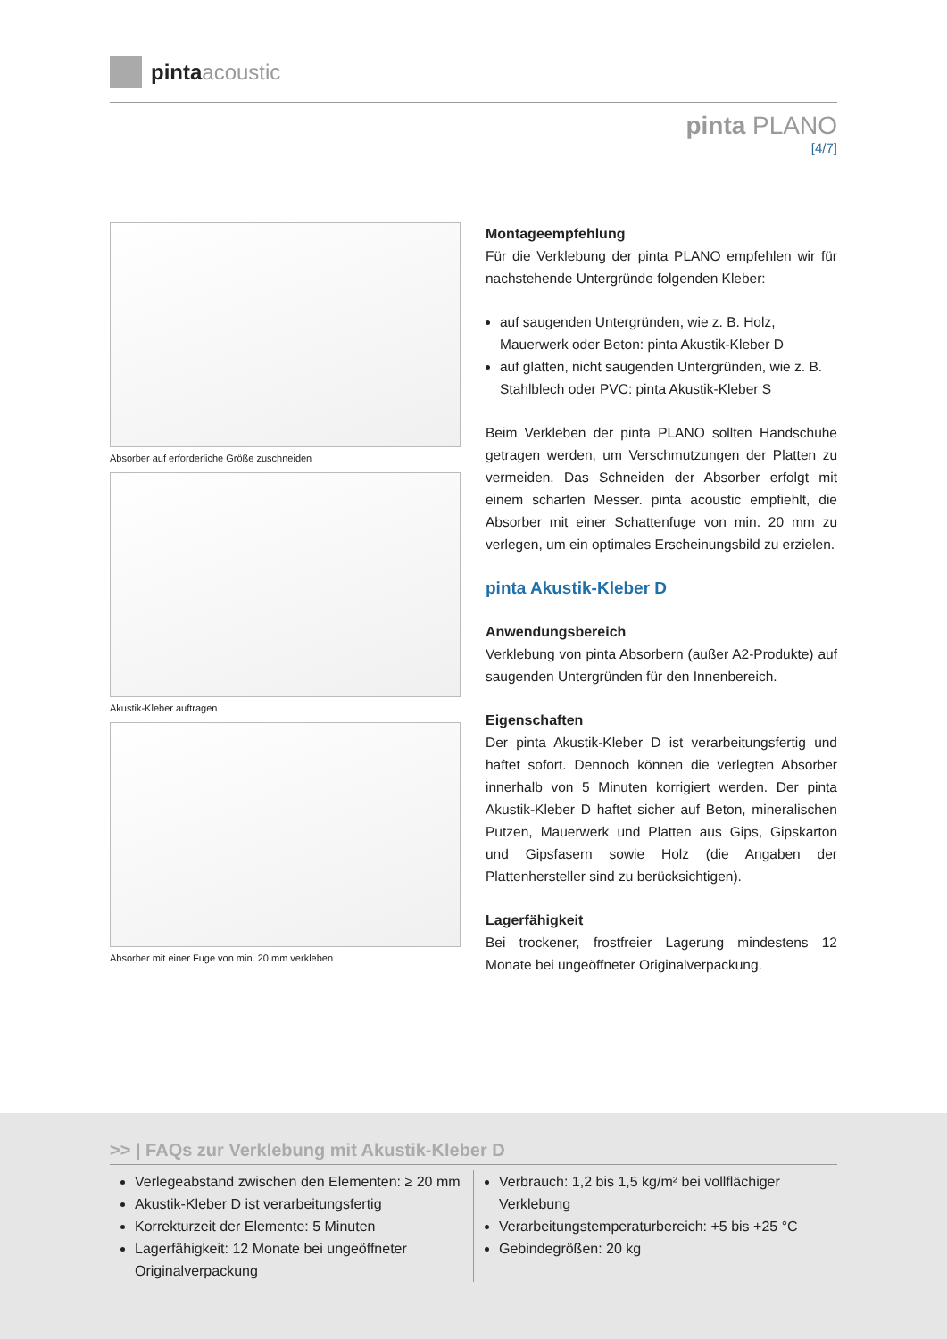pinta acoustic
pinta PLANO
[4/7]
Absorber auf erforderliche Größe zuschneiden
Akustik-Kleber auftragen
Absorber mit einer Fuge von min. 20 mm verkleben
Montageempfehlung
Für die Verklebung der pinta PLANO empfehlen wir für nachstehende Untergründe folgenden Kleber:
auf saugenden Untergründen, wie z. B. Holz, Mauerwerk oder Beton: pinta Akustik-Kleber D
auf glatten, nicht saugenden Untergründen, wie z. B. Stahlblech oder PVC: pinta Akustik-Kleber S
Beim Verkleben der pinta PLANO sollten Handschuhe getragen werden, um Verschmutzungen der Platten zu vermeiden. Das Schneiden der Absorber erfolgt mit einem scharfen Messer. pinta acoustic empfiehlt, die Absorber mit einer Schattenfuge von min. 20 mm zu verlegen, um ein optimales Erscheinungsbild zu erzielen.
pinta Akustik-Kleber D
Anwendungsbereich
Verklebung von pinta Absorbern (außer A2-Produkte) auf saugenden Untergründen für den Innenbereich.
Eigenschaften
Der pinta Akustik-Kleber D ist verarbeitungsfertig und haftet sofort. Dennoch können die verlegten Absorber innerhalb von 5 Minuten korrigiert werden. Der pinta Akustik-Kleber D haftet sicher auf Beton, mineralischen Putzen, Mauerwerk und Platten aus Gips, Gipskarton und Gipsfasern sowie Holz (die Angaben der Plattenhersteller sind zu berücksichtigen).
Lagerfähigkeit
Bei trockener, frostfreier Lagerung mindestens 12 Monate bei ungeöffneter Originalverpackung.
>> | FAQs zur Verklebung mit Akustik-Kleber D
Verlegeabstand zwischen den Elementen: ≥ 20 mm
Akustik-Kleber D ist verarbeitungsfertig
Korrekturzeit der Elemente: 5 Minuten
Lagerfähigkeit: 12 Monate bei ungeöffneter Originalverpackung
Verbrauch: 1,2 bis 1,5 kg/m² bei vollflächiger Verklebung
Verarbeitungstemperaturbereich: +5 bis +25 °C
Gebindegrößen: 20 kg